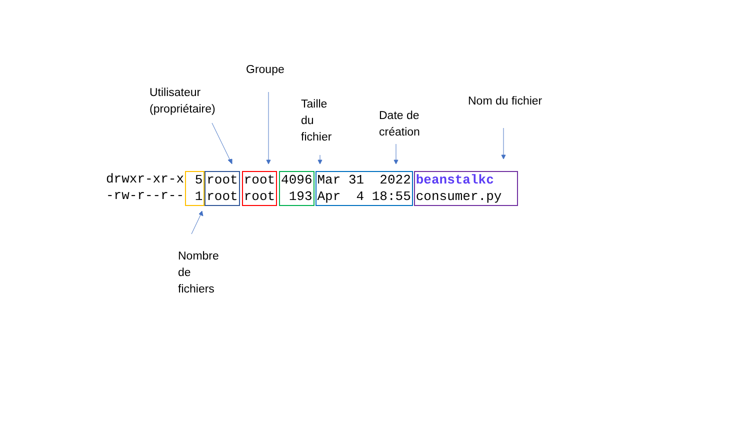Groupe
Utilisateur
(propriétaire)
Taille
du
fichier
Date de
création
Nom du fichier
Nombre
de
fichiers
drwxr-xr-x -rw-r--r--
5 1
root root
root root
4096 193
Mar 31 2022 Apr 4 18:55
beanstalkc consumer.py